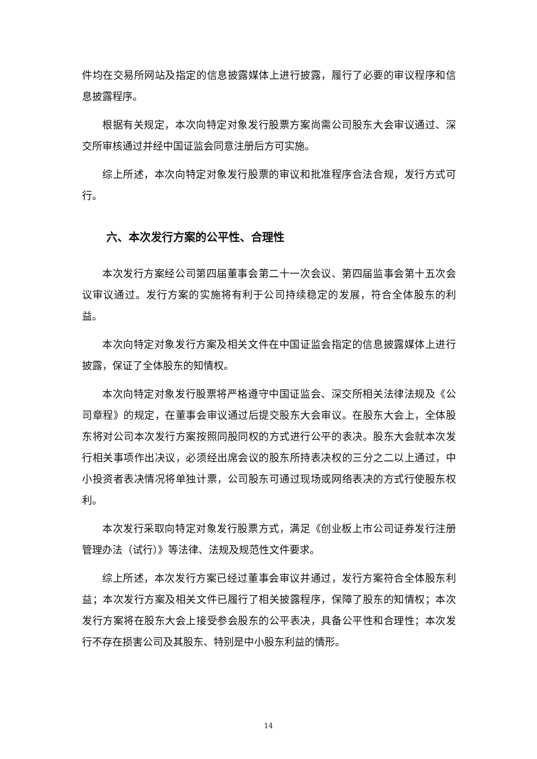件均在交易所网站及指定的信息披露媒体上进行披露，履行了必要的审议程序和信息披露程序。
根据有关规定，本次向特定对象发行股票方案尚需公司股东大会审议通过、深交所审核通过并经中国证监会同意注册后方可实施。
综上所述，本次向特定对象发行股票的审议和批准程序合法合规，发行方式可行。
六、本次发行方案的公平性、合理性
本次发行方案经公司第四届董事会第二十一次会议、第四届监事会第十五次会议审议通过。发行方案的实施将有利于公司持续稳定的发展，符合全体股东的利益。
本次向特定对象发行方案及相关文件在中国证监会指定的信息披露媒体上进行披露，保证了全体股东的知情权。
本次向特定对象发行股票将严格遵守中国证监会、深交所相关法律法规及《公司章程》的规定，在董事会审议通过后提交股东大会审议。在股东大会上，全体股东将对公司本次发行方案按照同股同权的方式进行公平的表决。股东大会就本次发行相关事项作出决议，必须经出席会议的股东所持表决权的三分之二以上通过，中小投资者表决情况将单独计票，公司股东可通过现场或网络表决的方式行使股东权利。
本次发行采取向特定对象发行股票方式，满足《创业板上市公司证券发行注册管理办法（试行）》等法律、法规及规范性文件要求。
综上所述，本次发行方案已经过董事会审议并通过，发行方案符合全体股东利益；本次发行方案及相关文件已履行了相关披露程序，保障了股东的知情权；本次发行方案将在股东大会上接受参会股东的公平表决，具备公平性和合理性；本次发行不存在损害公司及其股东、特别是中小股东利益的情形。
14